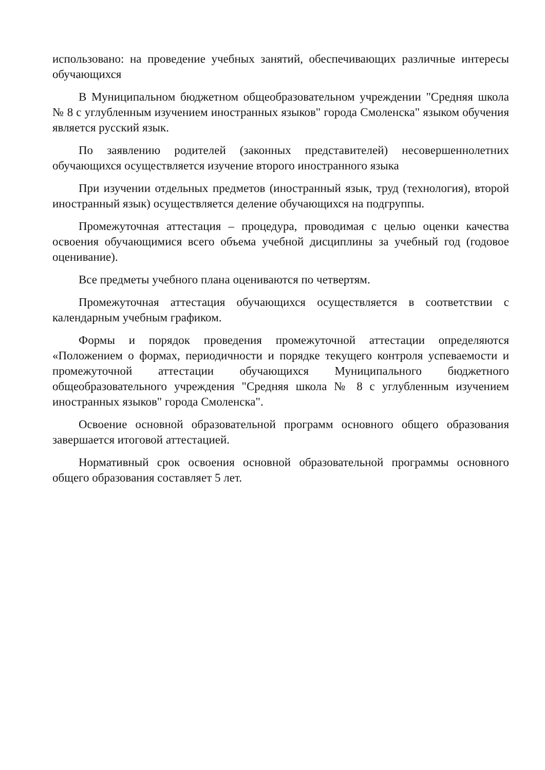использовано: на проведение учебных занятий, обеспечивающих различные интересы обучающихся
В Муниципальном бюджетном общеобразовательном учреждении "Средняя школа № 8 с углубленным изучением иностранных языков" города Смоленска" языком обучения является русский язык.
По заявлению родителей (законных представителей) несовершеннолетних обучающихся осуществляется изучение второго иностранного языка
При изучении отдельных предметов (иностранный язык, труд (технология), второй иностранный язык) осуществляется деление обучающихся на подгруппы.
Промежуточная аттестация – процедура, проводимая с целью оценки качества освоения обучающимися всего объема учебной дисциплины за учебный год (годовое оценивание).
Все предметы учебного плана оцениваются по четвертям.
Промежуточная аттестация обучающихся осуществляется в соответствии с календарным учебным графиком.
Формы и порядок проведения промежуточной аттестации определяются «Положением о формах, периодичности и порядке текущего контроля успеваемости и промежуточной аттестации обучающихся Муниципального бюджетного общеобразовательного учреждения "Средняя школа № 8 с углубленным изучением иностранных языков" города Смоленска".
Освоение основной образовательной программ основного общего образования завершается итоговой аттестацией.
Нормативный срок освоения основной образовательной программы основного общего образования составляет 5 лет.